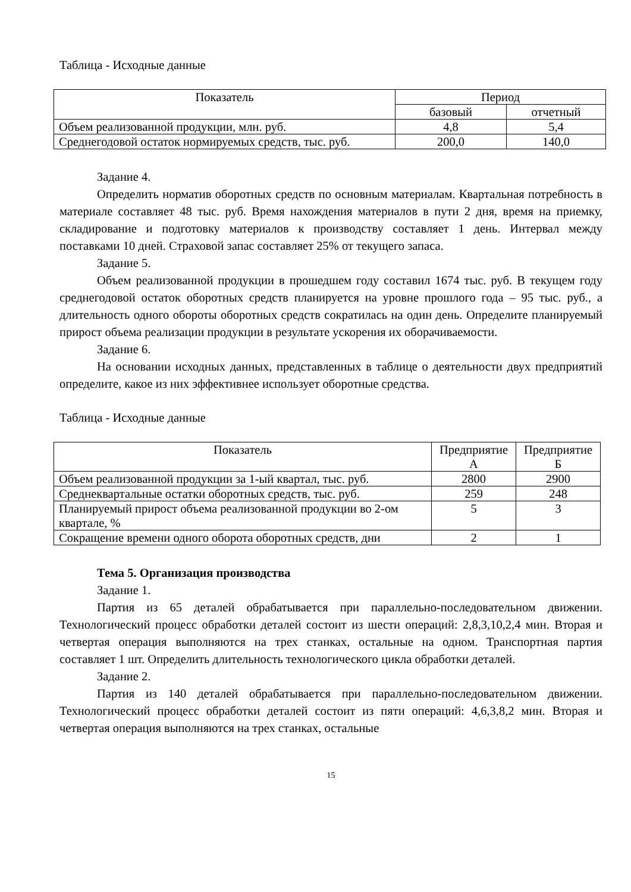Таблица - Исходные данные
| Показатель | Период | |
| --- | --- | --- |
| | базовый | отчетный |
| Объем реализованной продукции, млн. руб. | 4,8 | 5,4 |
| Среднегодовой остаток нормируемых средств, тыс. руб. | 200,0 | 140,0 |
Задание 4.
Определить норматив оборотных средств по основным материалам. Квартальная потребность в материале составляет 48 тыс. руб. Время нахождения материалов в пути 2 дня, время на приемку, складирование и подготовку материалов к производству составляет 1 день. Интервал между поставками 10 дней. Страховой запас составляет 25% от текущего запаса.
Задание 5.
Объем реализованной продукции в прошедшем году составил 1674 тыс. руб. В текущем году среднегодовой остаток оборотных средств планируется на уровне прошлого года – 95 тыс. руб., а длительность одного обороты оборотных средств сократилась на один день. Определите планируемый прирост объема реализации продукции в результате ускорения их оборачиваемости.
Задание 6.
На основании исходных данных, представленных в таблице о деятельности двух предприятий определите, какое из них эффективнее использует оборотные средства.
Таблица - Исходные данные
| Показатель | Предприятие А | Предприятие Б |
| --- | --- | --- |
| Объем реализованной продукции за 1-ый квартал, тыс. руб. | 2800 | 2900 |
| Среднеквартальные остатки оборотных средств, тыс. руб. | 259 | 248 |
| Планируемый прирост объема реализованной продукции во 2-ом квартале, % | 5 | 3 |
| Сокращение времени одного оборота оборотных средств, дни | 2 | 1 |
Тема 5. Организация производства
Задание 1.
Партия из 65 деталей обрабатывается при параллельно-последовательном движении. Технологический процесс обработки деталей состоит из шести операций: 2,8,3,10,2,4 мин. Вторая и четвертая операция выполняются на трех станках, остальные на одном. Транспортная партия составляет 1 шт. Определить длительность технологического цикла обработки деталей.
Задание 2.
Партия из 140 деталей обрабатывается при параллельно-последовательном движении. Технологический процесс обработки деталей состоит из пяти операций: 4,6,3,8,2 мин. Вторая и четвертая операция выполняются на трех станках, остальные
15